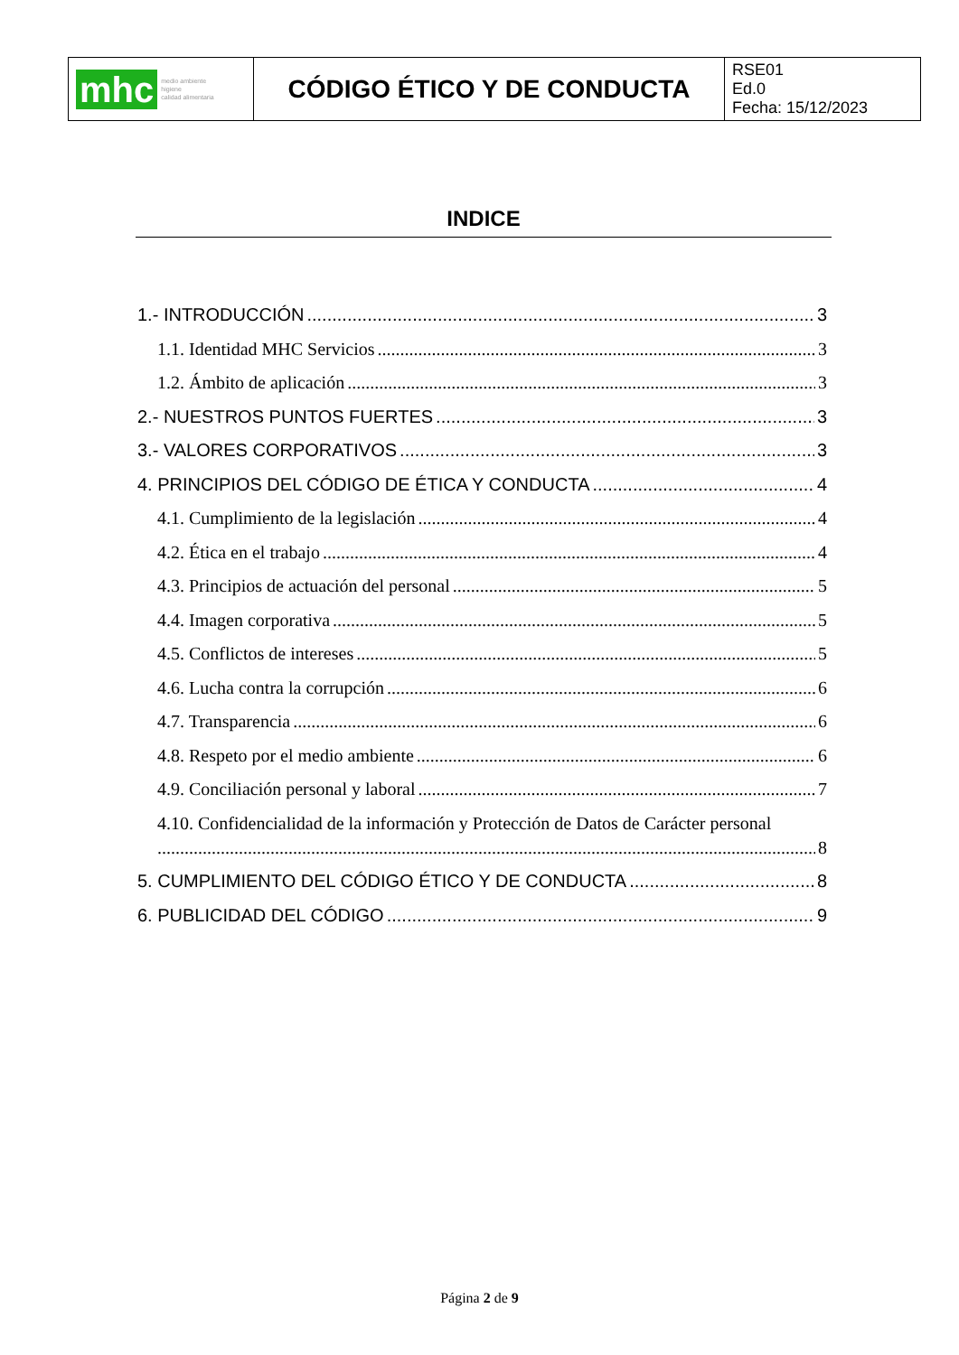| mhc medio ambiente higiene calidad alimentaria | CÓDIGO ÉTICO Y DE CONDUCTA | RSE01 Ed.0 Fecha: 15/12/2023 |
INDICE
1.- INTRODUCCIÓN 3
1.1. Identidad MHC Servicios 3
1.2. Ámbito de aplicación 3
2.- NUESTROS PUNTOS FUERTES 3
3.- VALORES CORPORATIVOS 3
4. PRINCIPIOS DEL CÓDIGO DE ÉTICA Y CONDUCTA 4
4.1. Cumplimiento de la legislación 4
4.2. Ética en el trabajo 4
4.3. Principios de actuación del personal 5
4.4. Imagen corporativa 5
4.5. Conflictos de intereses 5
4.6. Lucha contra la corrupción 6
4.7. Transparencia 6
4.8. Respeto por el medio ambiente 6
4.9. Conciliación personal y laboral 7
4.10. Confidencialidad de la información y Protección de Datos de Carácter personal
8
5. CUMPLIMIENTO DEL CÓDIGO ÉTICO Y DE CONDUCTA 8
6. PUBLICIDAD DEL CÓDIGO 9
Página 2 de 9